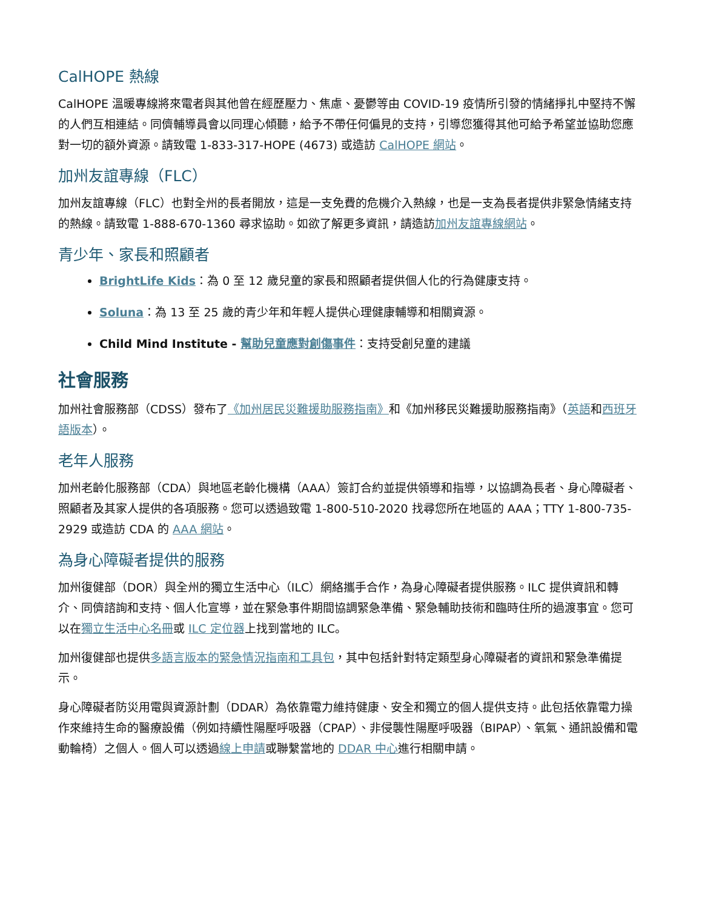CalHOPE 熱線
CalHOPE 溫暖專線將來電者與其他曾在經歷壓力、焦慮、憂鬱等由 COVID-19 疫情所引發的情緒掙扎中堅持不懈的人們互相連結。同儕輔導員會以同理心傾聽，給予不帶任何偏見的支持，引導您獲得其他可給予希望並協助您應對一切的額外資源。請致電 1-833-317-HOPE (4673) 或造訪 CalHOPE 網站。
加州友誼專線（FLC）
加州友誼專線（FLC）也對全州的長者開放，這是一支免費的危機介入熱線，也是一支為長者提供非緊急情緒支持的熱線。請致電 1-888-670-1360 尋求協助。如欲了解更多資訊，請造訪加州友誼專線網站。
青少年、家長和照顧者
BrightLife Kids：為 0 至 12 歲兒童的家長和照顧者提供個人化的行為健康支持。
Soluna：為 13 至 25 歲的青少年和年輕人提供心理健康輔導和相關資源。
Child Mind Institute - 幫助兒童應對創傷事件：支持受創兒童的建議
社會服務
加州社會服務部（CDSS）發布了《加州居民災難援助服務指南》和《加州移民災難援助服務指南》（英語和西班牙語版本）。
老年人服務
加州老齡化服務部（CDA）與地區老齡化機構（AAA）簽訂合約並提供領導和指導，以協調為長者、身心障礙者、照顧者及其家人提供的各項服務。您可以透過致電 1-800-510-2020 找尋您所在地區的 AAA；TTY 1-800-735-2929 或造訪 CDA 的 AAA 網站。
為身心障礙者提供的服務
加州復健部（DOR）與全州的獨立生活中心（ILC）網絡攜手合作，為身心障礙者提供服務。ILC 提供資訊和轉介、同儕諮詢和支持、個人化宣導，並在緊急事件期間協調緊急準備、緊急輔助技術和臨時住所的過渡事宜。您可以在獨立生活中心名冊或 ILC 定位器上找到當地的 ILC。
加州復健部也提供多語言版本的緊急情況指南和工具包，其中包括針對特定類型身心障礙者的資訊和緊急準備提示。
身心障礙者防災用電與資源計劃（DDAR）為依靠電力維持健康、安全和獨立的個人提供支持。此包括依靠電力操作來維持生命的醫療設備（例如持續性陽壓呼吸器（CPAP）、非侵襲性陽壓呼吸器（BIPAP）、氧氣、通訊設備和電動輪椅）之個人。個人可以透過線上申請或聯繫當地的 DDAR 中心進行相關申請。